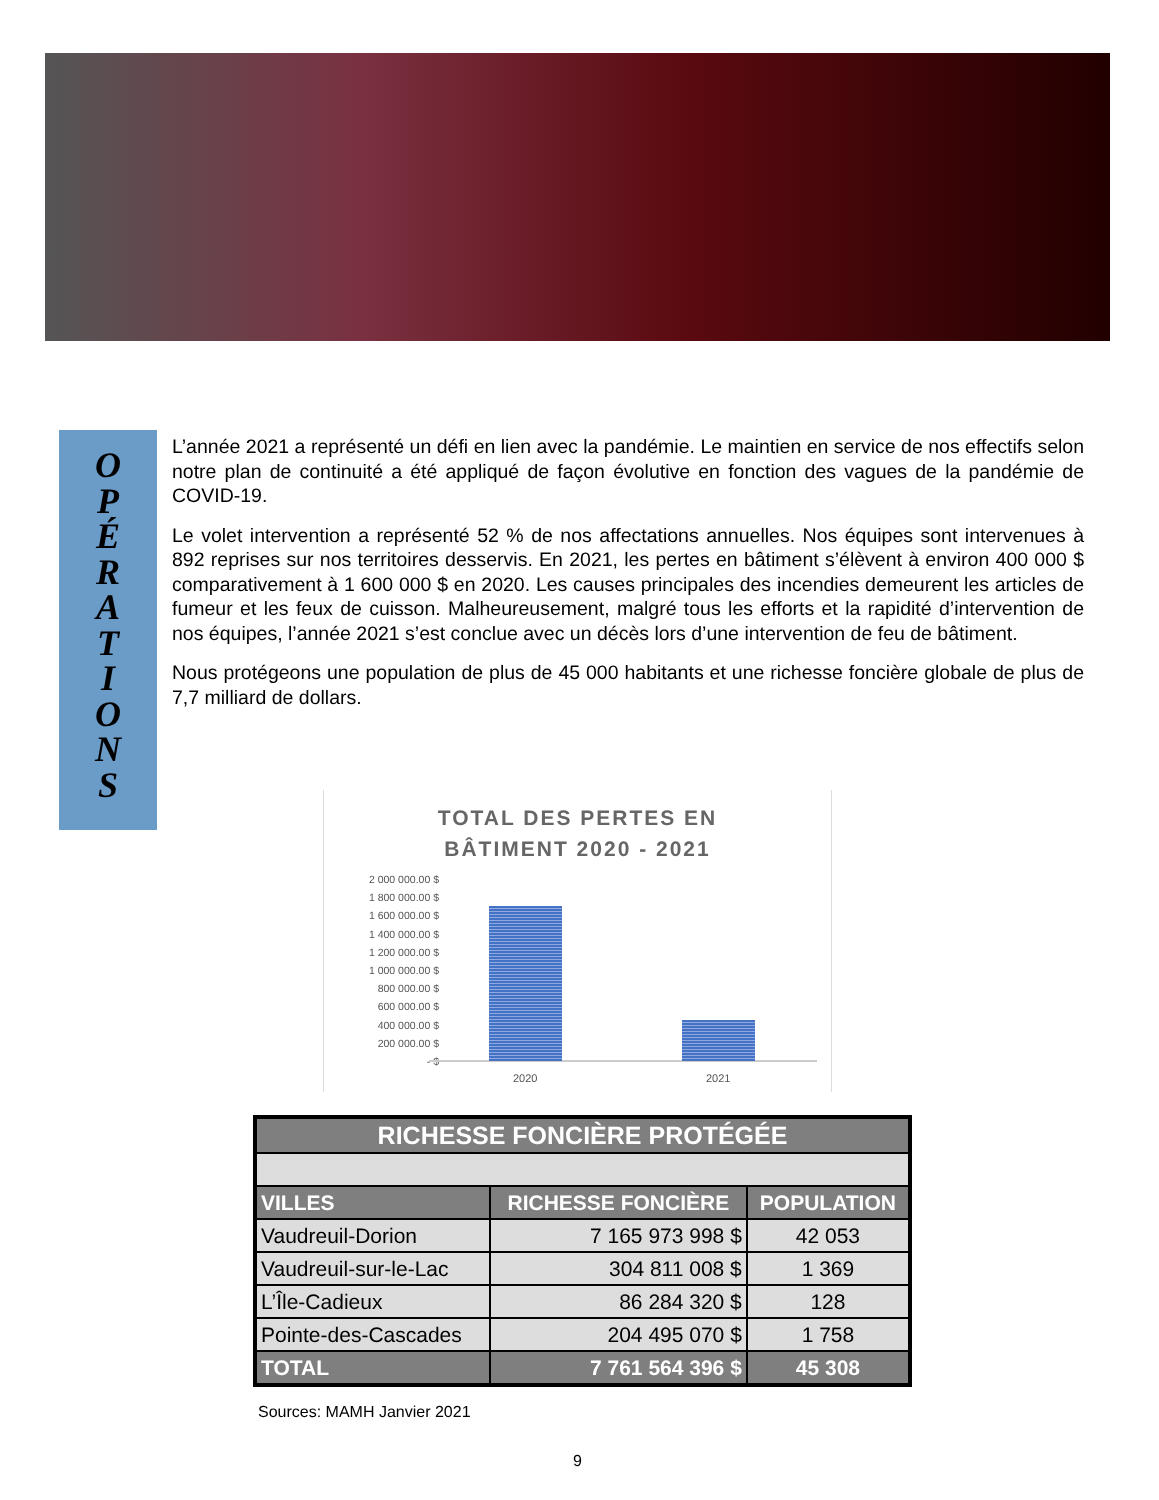O
P
É
R
A
T
I
O
N
S
L’année 2021 a représenté un défi en lien avec la pandémie. Le maintien en service de nos effectifs selon notre plan de continuité a été appliqué de façon évolutive en fonction des vagues de la pandémie de COVID-19.
Le volet intervention a représenté 52 % de nos affectations annuelles. Nos équipes sont intervenues à 892 reprises sur nos territoires desservis. En 2021, les pertes en bâtiment s’élèvent à environ 400 000 $ comparativement à 1 600 000 $ en 2020. Les causes principales des incendies demeurent les articles de fumeur et les feux de cuisson. Malheureusement, malgré tous les efforts et la rapidité d’intervention de nos équipes, l’année 2021 s’est conclue avec un décès lors d’une intervention de feu de bâtiment.
Nous protégeons une population de plus de 45 000 habitants et une richesse foncière globale de plus de 7,7 milliard de dollars.
TOTAL DES PERTES EN
BÂTIMENT 2020 - 2021
2 000 000.00 $
1 800 000.00 $
1 600 000.00 $
1 400 000.00 $
1 200 000.00 $
1 000 000.00 $
800 000.00 $
600 000.00 $
400 000.00 $
200 000.00 $
- $
2020 2021
| RICHESSE FONCIÈRE PROTÉGÉE | | |
| --- | --- | --- |
| VILLES | RICHESSE FONCIÈRE | POPULATION |
| Vaudreuil-Dorion | 7 165 973 998 $ | 42 053 |
| Vaudreuil-sur-le-Lac | 304 811 008 $ | 1 369 |
| L’Île-Cadieux | 86 284 320 $ | 128 |
| Pointe-des-Cascades | 204 495 070 $ | 1 758 |
| TOTAL | 7 761 564 396 $ | 45 308 |
Sources: MAMH Janvier 2021
9